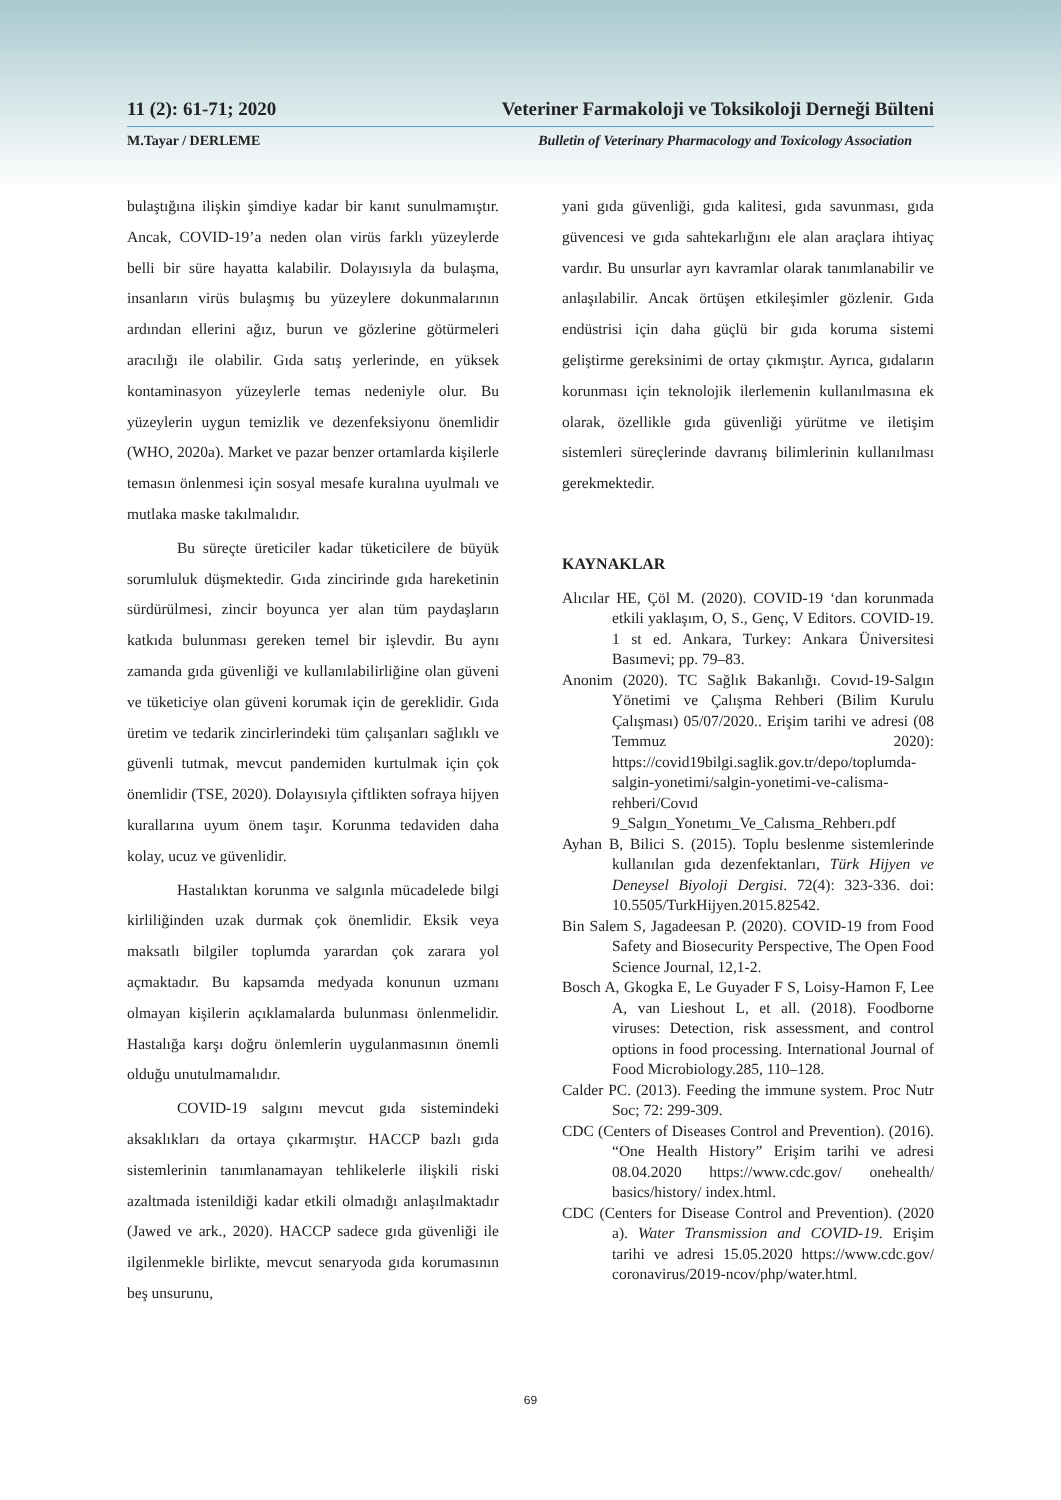11 (2): 61-71; 2020 Veteriner Farmakoloji ve Toksikoloji Derneği Bülteni
M.Tayar / DERLEME Bulletin of Veterinary Pharmacology and Toxicology Association
bulaştığına ilişkin şimdiye kadar bir kanıt sunulmamıştır. Ancak, COVID-19’a neden olan virüs farklı yüzeylerde belli bir süre hayatta kalabilir. Dolayısıyla da bulaşma, insanların virüs bulaşmış bu yüzeylere dokunmalarının ardından ellerini ağız, burun ve gözlerine götürmeleri aracılığı ile olabilir. Gıda satış yerlerinde, en yüksek kontaminasyon yüzeylerle temas nedeniyle olur. Bu yüzeylerin uygun temizlik ve dezenfeksiyonu önemlidir (WHO, 2020a). Market ve pazar benzer ortamlarda kişilerle temasın önlenmesi için sosyal mesafe kuralına uyulmalı ve mutlaka maske takılmalıdır.
Bu süreçte üreticiler kadar tüketicilere de büyük sorumluluk düşmektedir. Gıda zincirinde gıda hareketinin sürdürülmesi, zincir boyunca yer alan tüm paydaşların katkıda bulunması gereken temel bir işlevdir. Bu aynı zamanda gıda güvenliği ve kullanılabilirliğine olan güveni ve tüketiciye olan güveni korumak için de gereklidir. Gıda üretim ve tedarik zincirlerindeki tüm çalışanları sağlıklı ve güvenli tutmak, mevcut pandemiden kurtulmak için çok önemlidir (TSE, 2020). Dolayısıyla çiftlikten sofraya hijyen kurallarına uyum önem taşır. Korunma tedaviden daha kolay, ucuz ve güvenlidir.
Hastalıktan korunma ve salgınla mücadelede bilgi kirliliğinden uzak durmak çok önemlidir. Eksik veya maksatlı bilgiler toplumda yarardan çok zarara yol açmaktadır. Bu kapsamda medyada konunun uzmanı olmayan kişilerin açıklamalarda bulunması önlenmelidir. Hastalığa karşı doğru önlemlerin uygulanmasının önemli olduğu unutulmamalıdır.
COVID-19 salgını mevcut gıda sistemindeki aksaklıkları da ortaya çıkarmıştır. HACCP bazlı gıda sistemlerinin tanımlanamayan tehlikelerle ilişkili riski azaltmada istenildiği kadar etkili olmadığı anlaşılmaktadır (Jawed ve ark., 2020). HACCP sadece gıda güvenliği ile ilgilenmekle birlikte, mevcut senaryoda gıda korumasının beş unsurunu,
yani gıda güvenliği, gıda kalitesi, gıda savunması, gıda güvencesi ve gıda sahtekarlığını ele alan araçlara ihtiyaç vardır. Bu unsurlar ayrı kavramlar olarak tanımlanabilir ve anlaşılabilir. Ancak örtüşen etkileşimler gözlenir. Gıda endüstrisi için daha güçlü bir gıda koruma sistemi geliştirme gereksinimi de ortay çıkmıştır. Ayrıca, gıdaların korunması için teknolojik ilerlemenin kullanılmasına ek olarak, özellikle gıda güvenliği yürütme ve iletişim sistemleri süreçlerinde davranış bilimlerinin kullanılması gerekmektedir.
KAYNAKLAR
Alıcılar HE, Çöl M. (2020). COVID-19 ‘dan korunmada etkili yaklaşım, O, S., Genç, V Editors. COVID-19. 1 st ed. Ankara, Turkey: Ankara Üniversitesi Basımevi; pp. 79–83.
Anonim (2020). TC Sağlık Bakanlığı. Covıd-19-Salgın Yönetimi ve Çalışma Rehberi (Bilim Kurulu Çalışması) 05/07/2020.. Erişim tarihi ve adresi (08 Temmuz 2020): https://covid19bilgi.saglik.gov.tr/depo/toplumda-salgin-yonetimi/salgin-yonetimi-ve-calisma-rehberi/Covıd 9_Salgın_Yonetımı_Ve_Calısma_Rehberı.pdf
Ayhan B, Bilici S. (2015). Toplu beslenme sistemlerinde kullanılan gıda dezenfektanları, Türk Hijyen ve Deneysel Biyoloji Dergisi. 72(4): 323-336. doi: 10.5505/TurkHijyen.2015.82542.
Bin Salem S, Jagadeesan P. (2020). COVID-19 from Food Safety and Biosecurity Perspective, The Open Food Science Journal, 12,1-2.
Bosch A, Gkogka E, Le Guyader F S, Loisy-Hamon F, Lee A, van Lieshout L, et all. (2018). Foodborne viruses: Detection, risk assessment, and control options in food processing. International Journal of Food Microbiology.285, 110–128.
Calder PC. (2013). Feeding the immune system. Proc Nutr Soc; 72: 299-309.
CDC (Centers of Diseases Control and Prevention). (2016). “One Health History” Erişim tarihi ve adresi 08.04.2020 https://www.cdc.gov/ onehealth/ basics/history/ index.html.
CDC (Centers for Disease Control and Prevention). (2020 a). Water Transmission and COVID-19. Erişim tarihi ve adresi 15.05.2020 https://www.cdc.gov/ coronavirus/2019-ncov/php/water.html.
69